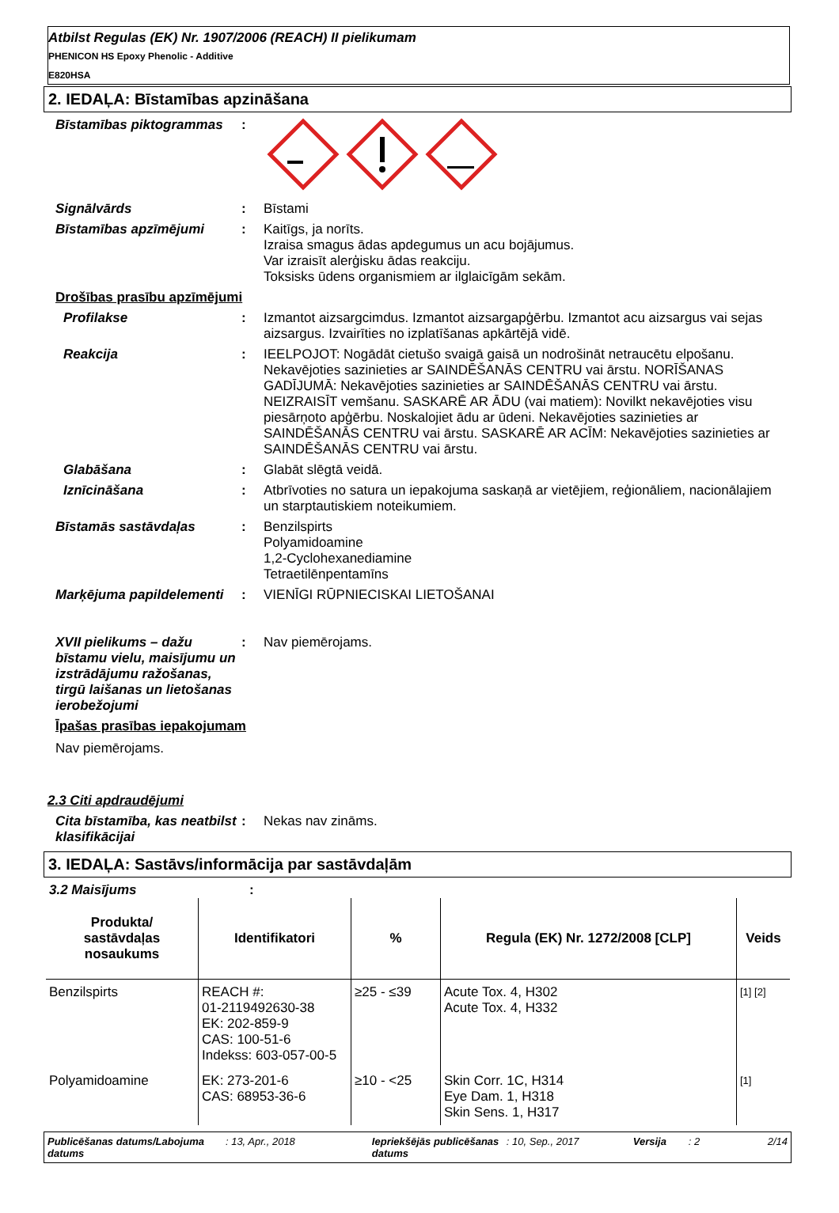Atbilst Regulas (EK) Nr. 1907/2006 (REACH) II pielikumam
PHENICON HS Epoxy Phenolic - Additive
E820HSA
2. IEDAĻA: Bīstamības apzināšana
Bīstamības piktogrammas :
Signālvārds : Bīstami
Bīstamības apzīmējumi : Kaitīgs, ja norīts.
Izraisa smagus ādas apdegumus un acu bojājumus.
Var izraisīt alerģisku ādas reakciju.
Toksisks ūdens organismiem ar ilglaicīgām sekām.
Drošības prasību apzīmējumi
Profilakse : Izmantot aizsargcimdus. Izmantot aizsargapģērbu. Izmantot acu aizsargus vai sejas aizsargus. Izvairīties no izplatīšanas apkārtējā vidē.
Reakcija : IEELPOJOT: Nogādāt cietušo svaigā gaisā un nodrošināt netraucētu elpošanu. Nekavējoties sazinieties ar SAINDĒŠANĀS CENTRU vai ārstu. NORĪŠANAS GADĪJUMĀ: Nekavējoties sazinieties ar SAINDĒŠANĀS CENTRU vai ārstu. NEIZRAISĪT vemšanu. SASKARĒ AR ĀDU (vai matiem): Novilkt nekavējoties visu piesārņoto apģērbu. Noskalojiet ādu ar ūdeni. Nekavējoties sazinieties ar SAINDĒŠANĀS CENTRU vai ārstu. SASKARĒ AR ACĪM: Nekavējoties sazinieties ar SAINDĒŠANĀS CENTRU vai ārstu.
Glabāšana : Glabāt slēgtā veidā.
Iznīcināšana : Atbrīvoties no satura un iepakojuma saskaņā ar vietējiem, reģionāliem, nacionālajiem un starptautiskiem noteikumiem.
Bīstamās sastāvdaļas : Benzilspirts
Polyamidoamine
1,2-Cyclohexanediamine
Tetraetilēnpentamīns
Marķējuma papildelementi
: VIENĪGI RŪPNIECISKAI LIETOŠANAI
XVII pielikums – dažu bīstamu vielu, maisījumu un izstrādājumu ražošanas, tirgū laišanas un lietošanas ierobežojumi
: Nav piemērojams.
Īpašas prasības iepakojumam
Nav piemērojams.
2.3 Citi apdraudējumi
Cita bīstamība, kas neatbilst klasifikācijai
: Nekas nav zināms.
3. IEDAĻA: Sastāvs/informācija par sastāvdaļām
3.2 Maisījums :
| Produkta/ sastāvdaļas nosaukums | Identifikatori | % | Regula (EK) Nr. 1272/2008 [CLP] | Veids |
| --- | --- | --- | --- | --- |
| Benzilspirts | REACH #: 01-2119492630-38 EK: 202-859-9 CAS: 100-51-6 Indekss: 603-057-00-5 | ≥25 - ≤39 | Acute Tox. 4, H302 Acute Tox. 4, H332 | [1] [2] |
| Polyamidoamine | EK: 273-201-6 CAS: 68953-36-6 | ≥10 - <25 | Skin Corr. 1C, H314 Eye Dam. 1, H318 Skin Sens. 1, H317 | [1] |
Publicēšanas datums/Labojuma datums
: 13, Apr., 2018 Iepriekšējās publicēšanas datums
: 10, Sep., 2017 Versija : 2 2/14